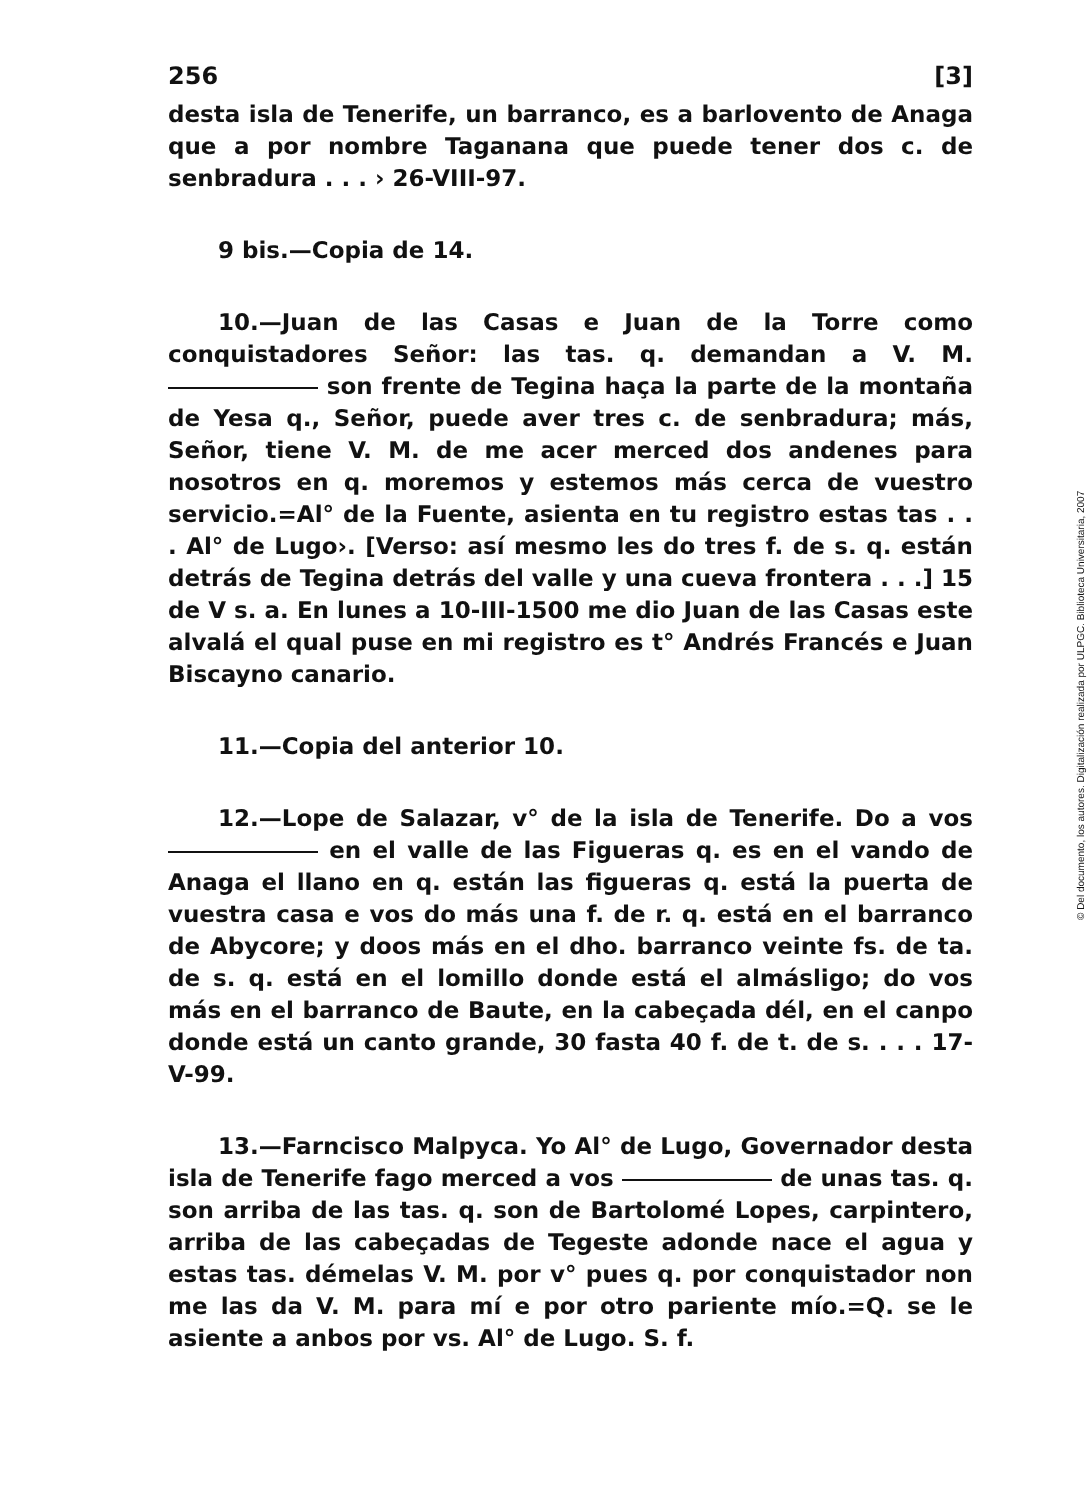256 [3]
desta isla de Tenerife, un barranco, es a barlovento de Anaga que a por nombre Taganana que puede tener dos c. de senbradura . . . › 26-VIII-97.
9 bis.—Copia de 14.
10.—Juan de las Casas e Juan de la Torre como conquistadores Señor: las tas. q. demandan a V. M. son frente de Tegina haça la parte de la montaña de Yesa q., Señor, puede aver tres c. de senbradura; más, Señor, tiene V. M. de me acer merced dos andenes para nosotros en q. moremos y estemos más cerca de vuestro servicio.=Al° de la Fuente, asienta en tu registro estas tas . . . Al° de Lugo›. [Verso: así mesmo les do tres f. de s. q. están detrás de Tegina detrás del valle y una cueva frontera . . .] 15 de V s. a. En lunes a 10-III-1500 me dio Juan de las Casas este alvalá el qual puse en mi registro es t° Andrés Francés e Juan Biscayno canario.
11.—Copia del anterior 10.
12.—Lope de Salazar, v° de la isla de Tenerife. Do a vos en el valle de las Figueras q. es en el vando de Anaga el llano en q. están las figueras q. está la puerta de vuestra casa e vos do más una f. de r. q. está en el barranco de Abycore; y doos más en el dho. barranco veinte fs. de ta. de s. q. está en el lomillo donde está el almásligo; do vos más en el barranco de Baute, en la cabeçada dél, en el canpo donde está un canto grande, 30 fasta 40 f. de t. de s. . . . 17-V-99.
13.—Farncisco Malpyca. Yo Al° de Lugo, Governador desta isla de Tenerife fago merced a vos de unas tas. q. son arriba de las tas. q. son de Bartolomé Lopes, carpintero, arriba de las cabeçadas de Tegeste adonde nace el agua y estas tas. démelas V. M. por v° pues q. por conquistador non me las da V. M. para mí e por otro pariente mío.=Q. se le asiente a anbos por vs. Al° de Lugo. S. f.
© Del documento, los autores. Digitalización realizada por ULPGC. Biblioteca Universitaria, 2007